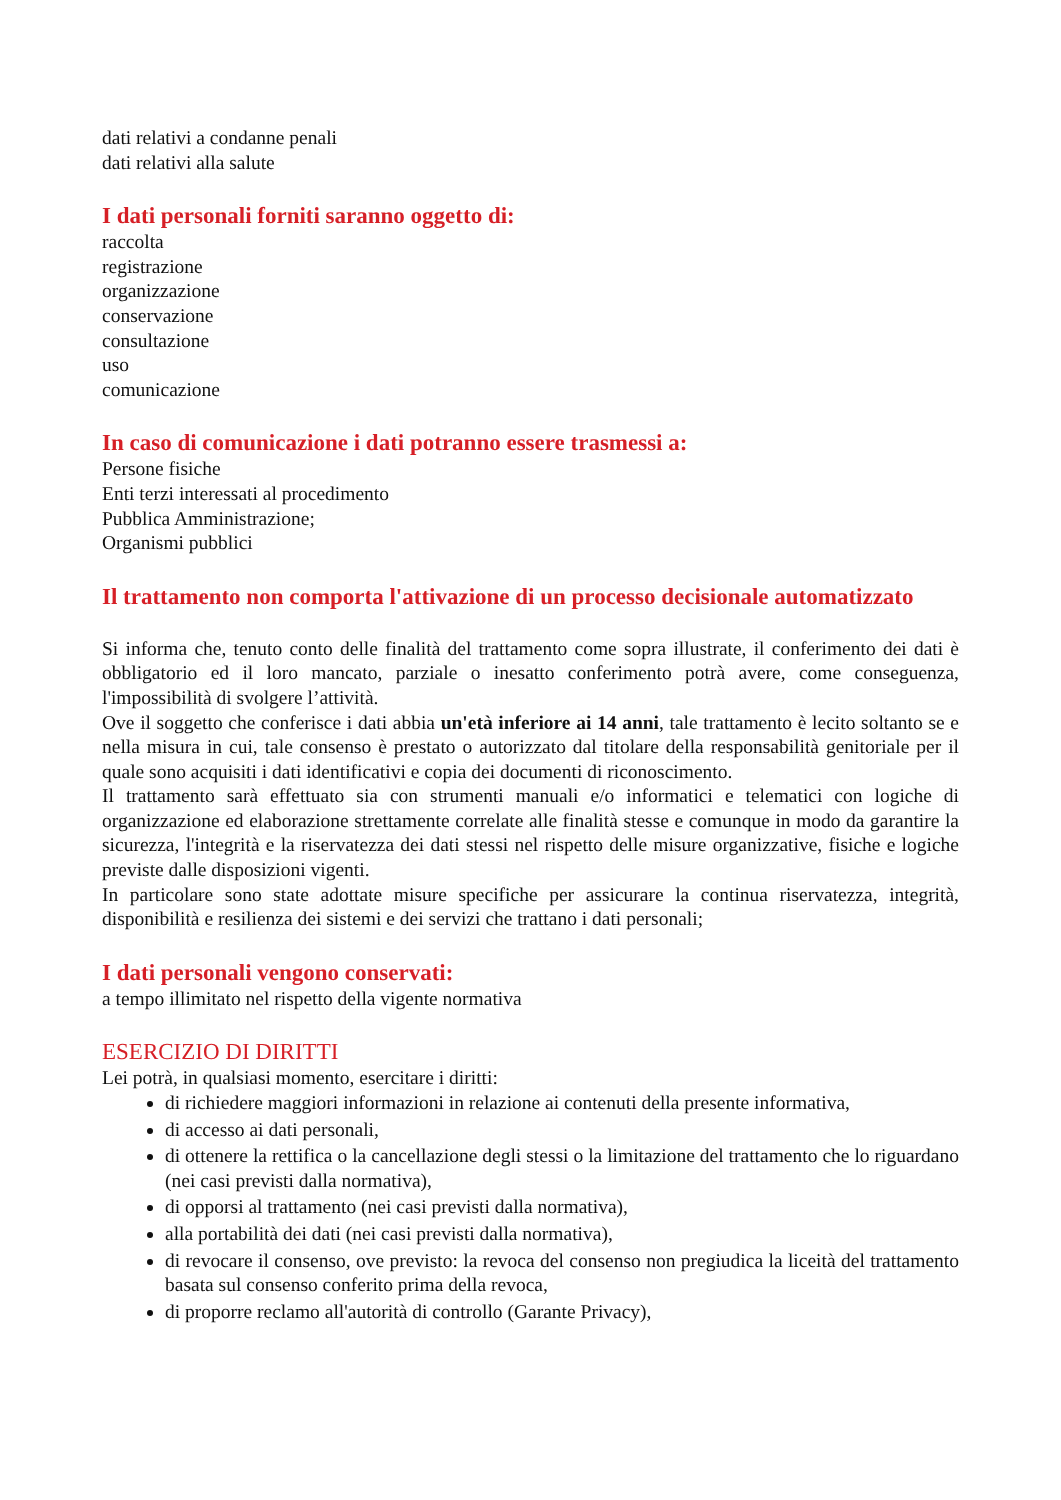dati relativi a condanne penali
dati relativi alla salute
I dati personali forniti saranno oggetto di:
raccolta
registrazione
organizzazione
conservazione
consultazione
uso
comunicazione
In caso di comunicazione i dati potranno essere trasmessi a:
Persone fisiche
Enti terzi interessati al procedimento
Pubblica Amministrazione;
Organismi pubblici
Il trattamento non comporta l'attivazione di un processo decisionale automatizzato
Si informa che, tenuto conto delle finalità del trattamento come sopra illustrate, il conferimento dei dati è obbligatorio ed il loro mancato, parziale o inesatto conferimento potrà avere, come conseguenza, l'impossibilità di svolgere l’attività.
Ove il soggetto che conferisce i dati abbia un'età inferiore ai 14 anni, tale trattamento è lecito soltanto se e nella misura in cui, tale consenso è prestato o autorizzato dal titolare della responsabilità genitoriale per il quale sono acquisiti i dati identificativi e copia dei documenti di riconoscimento.
Il trattamento sarà effettuato sia con strumenti manuali e/o informatici e telematici con logiche di organizzazione ed elaborazione strettamente correlate alle finalità stesse e comunque in modo da garantire la sicurezza, l'integrità e la riservatezza dei dati stessi nel rispetto delle misure organizzative, fisiche e logiche previste dalle disposizioni vigenti.
In particolare sono state adottate misure specifiche per assicurare la continua riservatezza, integrità, disponibilità e resilienza dei sistemi e dei servizi che trattano i dati personali;
I dati personali vengono conservati:
a tempo illimitato nel rispetto della vigente normativa
ESERCIZIO DI DIRITTI
Lei potrà, in qualsiasi momento, esercitare i diritti:
di richiedere maggiori informazioni in relazione ai contenuti della presente informativa,
di accesso ai dati personali,
di ottenere la rettifica o la cancellazione degli stessi o la limitazione del trattamento che lo riguardano (nei casi previsti dalla normativa),
di opporsi al trattamento (nei casi previsti dalla normativa),
alla portabilità dei dati (nei casi previsti dalla normativa),
di revocare il consenso, ove previsto: la revoca del consenso non pregiudica la liceità del trattamento basata sul consenso conferito prima della revoca,
di proporre reclamo all'autorità di controllo (Garante Privacy),